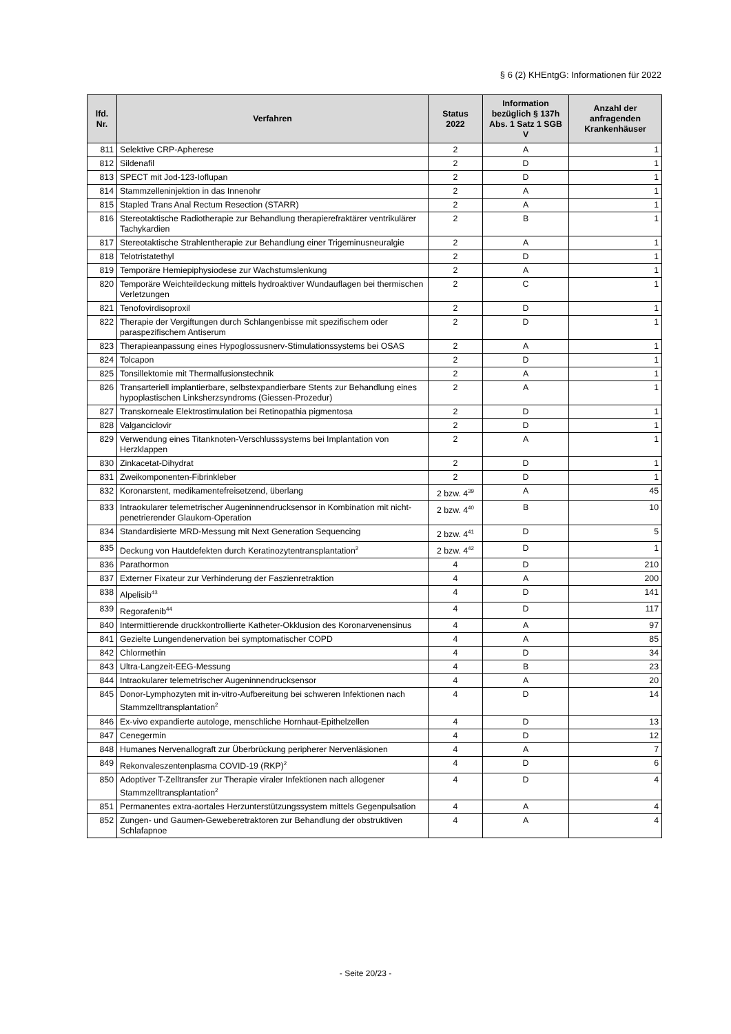§ 6 (2) KHEntgG: Informationen für 2022
| lfd. Nr. | Verfahren | Status 2022 | Information bezüglich § 137h Abs. 1 Satz 1 SGB V | Anzahl der anfragenden Krankenhäuser |
| --- | --- | --- | --- | --- |
| 811 | Selektive CRP-Apherese | 2 | A | 1 |
| 812 | Sildenafil | 2 | D | 1 |
| 813 | SPECT mit Jod-123-Ioflupan | 2 | D | 1 |
| 814 | Stammzelleninjektion in das Innenohr | 2 | A | 1 |
| 815 | Stapled Trans Anal Rectum Resection (STARR) | 2 | A | 1 |
| 816 | Stereotaktische Radiotherapie zur Behandlung therapierefraktärer ventrikulärer Tachykardien | 2 | B | 1 |
| 817 | Stereotaktische Strahlentherapie zur Behandlung einer Trigeminusneuralgie | 2 | A | 1 |
| 818 | Telotristatethyl | 2 | D | 1 |
| 819 | Temporäre Hemiepiphysiodese zur Wachstumslenkung | 2 | A | 1 |
| 820 | Temporäre Weichteildeckung mittels hydroaktiver Wundauflagen bei thermischen Verletzungen | 2 | C | 1 |
| 821 | Tenofovirdisoproxil | 2 | D | 1 |
| 822 | Therapie der Vergiftungen durch Schlangenbisse mit spezifischem oder paraspezifischem Antiserum | 2 | D | 1 |
| 823 | Therapieanpassung eines Hypoglossusnerv-Stimulationssystems bei OSAS | 2 | A | 1 |
| 824 | Tolcapon | 2 | D | 1 |
| 825 | Tonsillektomie mit Thermalfusionstechnik | 2 | A | 1 |
| 826 | Transarteriell implantierbare, selbstexpandierbare Stents zur Behandlung eines hypoplastischen Linksherzsyndroms (Giessen-Prozedur) | 2 | A | 1 |
| 827 | Transkorneale Elektrostimulation bei Retinopathia pigmentosa | 2 | D | 1 |
| 828 | Valganciclovir | 2 | D | 1 |
| 829 | Verwendung eines Titanknoten-Verschlusssystems bei Implantation von Herzklappen | 2 | A | 1 |
| 830 | Zinkacetat-Dihydrat | 2 | D | 1 |
| 831 | Zweikomponenten-Fibrinkleber | 2 | D | 1 |
| 832 | Koronarstent, medikamentefreisetzend, überlang | 2 bzw. 4<sup>39</sup> | A | 45 |
| 833 | Intraokularer telemetrischer Augeninnendrucksensor in Kombination mit nicht-penetrierender Glaukom-Operation | 2 bzw. 4<sup>40</sup> | B | 10 |
| 834 | Standardisierte MRD-Messung mit Next Generation Sequencing | 2 bzw. 4<sup>41</sup> | D | 5 |
| 835 | Deckung von Hautdefekten durch Keratinozytentransplantation<sup>2</sup> | 2 bzw. 4<sup>42</sup> | D | 1 |
| 836 | Parathormon | 4 | D | 210 |
| 837 | Externer Fixateur zur Verhinderung der Faszienretraktion | 4 | A | 200 |
| 838 | Alpelisib<sup>43</sup> | 4 | D | 141 |
| 839 | Regorafenib<sup>44</sup> | 4 | D | 117 |
| 840 | Intermittierende druckkontrollierte Katheter-Okklusion des Koronarvenensinus | 4 | A | 97 |
| 841 | Gezielte Lungendenervation bei symptomatischer COPD | 4 | A | 85 |
| 842 | Chlormethin | 4 | D | 34 |
| 843 | Ultra-Langzeit-EEG-Messung | 4 | B | 23 |
| 844 | Intraokularer telemetrischer Augeninnendrucksensor | 4 | A | 20 |
| 845 | Donor-Lymphozyten mit in-vitro-Aufbereitung bei schweren Infektionen nach Stammzelltransplantation<sup>2</sup> | 4 | D | 14 |
| 846 | Ex-vivo expandierte autologe, menschliche Hornhaut-Epithelzellen | 4 | D | 13 |
| 847 | Cenegermin | 4 | D | 12 |
| 848 | Humanes Nervenallograft zur Überbrückung peripherer Nervenläsionen | 4 | A | 7 |
| 849 | Rekonvaleszentenplasma COVID-19 (RKP)<sup>2</sup> | 4 | D | 6 |
| 850 | Adoptiver T-Zelltransfer zur Therapie viraler Infektionen nach allogener Stammzelltransplantation<sup>2</sup> | 4 | D | 4 |
| 851 | Permanentes extra-aortales Herzunterstützungssystem mittels Gegenpulsation | 4 | A | 4 |
| 852 | Zungen- und Gaumen-Geweberetraktoren zur Behandlung der obstruktiven Schlafapnoe | 4 | A | 4 |
- Seite 20/23 -